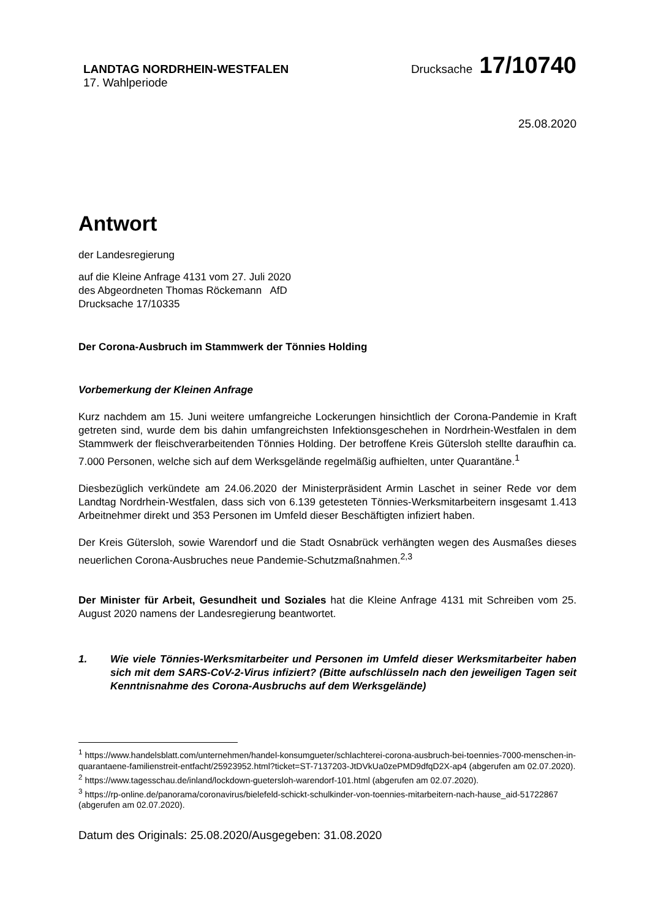LANDTAG NORDRHEIN-WESTFALEN
Drucksache 17/10740
17. Wahlperiode
25.08.2020
Antwort
der Landesregierung
auf die Kleine Anfrage 4131 vom 27. Juli 2020
des Abgeordneten Thomas Röckemann AfD
Drucksache 17/10335
Der Corona-Ausbruch im Stammwerk der Tönnies Holding
Vorbemerkung der Kleinen Anfrage
Kurz nachdem am 15. Juni weitere umfangreiche Lockerungen hinsichtlich der Corona-Pandemie in Kraft getreten sind, wurde dem bis dahin umfangreichsten Infektionsgeschehen in Nordrhein-Westfalen in dem Stammwerk der fleischverarbeitenden Tönnies Holding. Der betroffene Kreis Gütersloh stellte daraufhin ca. 7.000 Personen, welche sich auf dem Werksgelände regelmäßig aufhielten, unter Quarantäne.<sup>1</sup>
Diesbezüglich verkündete am 24.06.2020 der Ministerpräsident Armin Laschet in seiner Rede vor dem Landtag Nordrhein-Westfalen, dass sich von 6.139 getesteten Tönnies-Werksmitarbeitern insgesamt 1.413 Arbeitnehmer direkt und 353 Personen im Umfeld dieser Beschäftigten infiziert haben.
Der Kreis Gütersloh, sowie Warendorf und die Stadt Osnabrück verhängten wegen des Ausmaßes dieses neuerlichen Corona-Ausbruches neue Pandemie-Schutzmaßnahmen.<sup>2,3</sup>
Der Minister für Arbeit, Gesundheit und Soziales hat die Kleine Anfrage 4131 mit Schreiben vom 25. August 2020 namens der Landesregierung beantwortet.
1. Wie viele Tönnies-Werksmitarbeiter und Personen im Umfeld dieser Werksmitarbeiter haben sich mit dem SARS-CoV-2-Virus infiziert? (Bitte aufschlüsseln nach den jeweiligen Tagen seit Kenntnisnahme des Corona-Ausbruchs auf dem Werksgelände)
<sup>1</sup> https://www.handelsblatt.com/unternehmen/handel-konsumgueter/schlachterei-corona-ausbruch-bei-toennies-7000-menschen-in-quarantaene-familienstreit-entfacht/25923952.html?ticket=ST-7137203-JtDVkUa0zePMD9dfqD2X-ap4 (abgerufen am 02.07.2020).
<sup>2</sup> https://www.tagesschau.de/inland/lockdown-guetersloh-warendorf-101.html (abgerufen am 02.07.2020).
<sup>3</sup> https://rp-online.de/panorama/coronavirus/bielefeld-schickt-schulkinder-von-toennies-mitarbeitern-nach-hause_aid-51722867 (abgerufen am 02.07.2020).
Datum des Originals: 25.08.2020/Ausgegeben: 31.08.2020